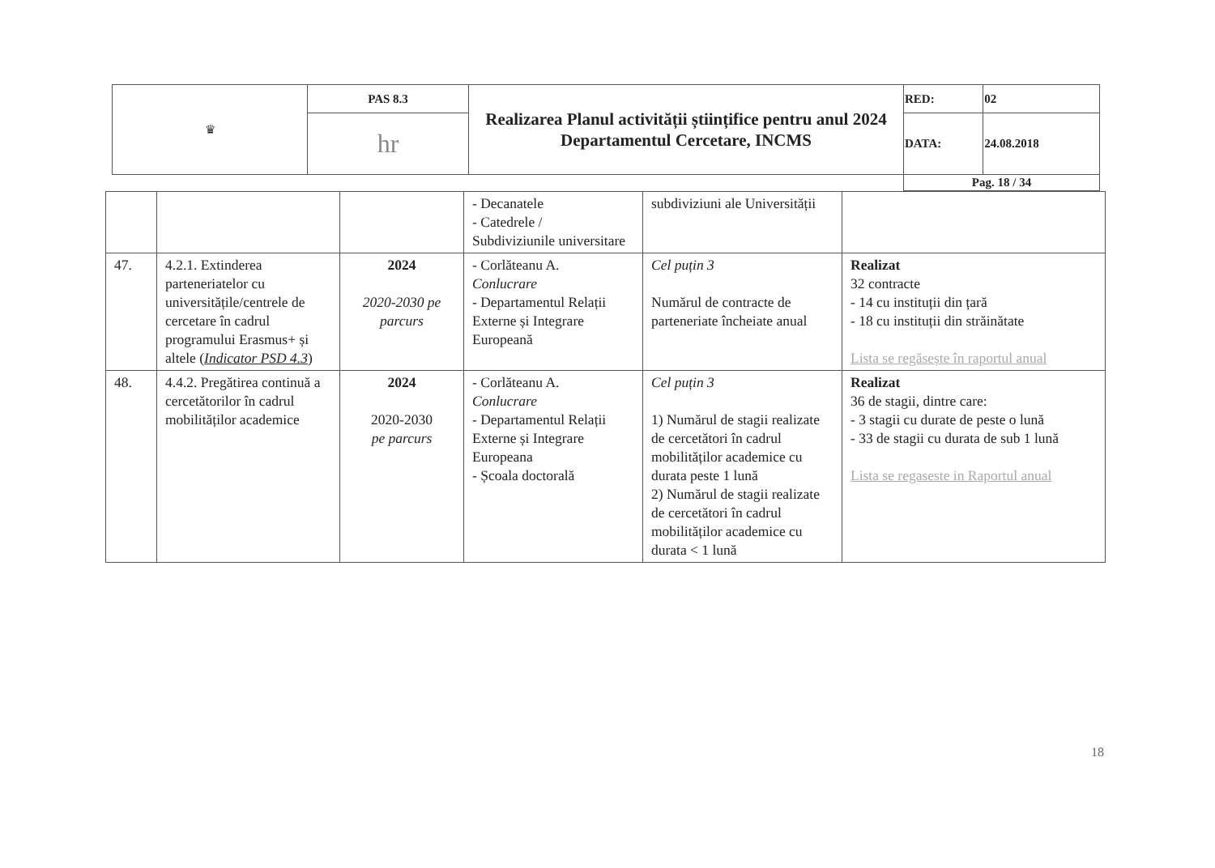| ♛ | PAS 8.3 | Realizarea Planul activității științifice pentru anul 2024 Departamentul Cercetare, INCMS | RED: | 02 |
| | hr | | DATA: | 24.08.2018 |
| | | | Pag. 18 / 34 | |
| | | | - Decanatele - Catedrele / Subdiviziunile universitare | subdiviziuni ale Universității | |
| 47. | 4.2.1. Extinderea parteneriatelor cu universitățile/centrele de cercetare în cadrul programului Erasmus+ și altele ( Indicator PSD 4.3 ) | 2024 2020-2030 pe parcurs | - Corlăteanu A. Conlucrare - Departamentul Relații Externe și Integrare Europeană | Cel puțin 3 Numărul de contracte de parteneriate încheiate anual | Realizat 32 contracte - 14 cu instituții din țară - 18 cu instituții din străinătate Lista se regăsește în raportul anual |
| 48. | 4.4.2. Pregătirea continuă a cercetătorilor în cadrul mobilităților academice | 2024 2020-2030 pe parcurs | - Corlăteanu A. Conlucrare - Departamentul Relații Externe și Integrare Europeana - Școala doctorală | Cel puțin 3 1) Numărul de stagii realizate de cercetători în cadrul mobilităților academice cu durata peste 1 lună 2) Numărul de stagii realizate de cercetători în cadrul mobilităților academice cu durata < 1 lună | Realizat 36 de stagii, dintre care: - 3 stagii cu durate de peste o lună - 33 de stagii cu durata de sub 1 lună Lista se regaseste in Raportul anual |
18